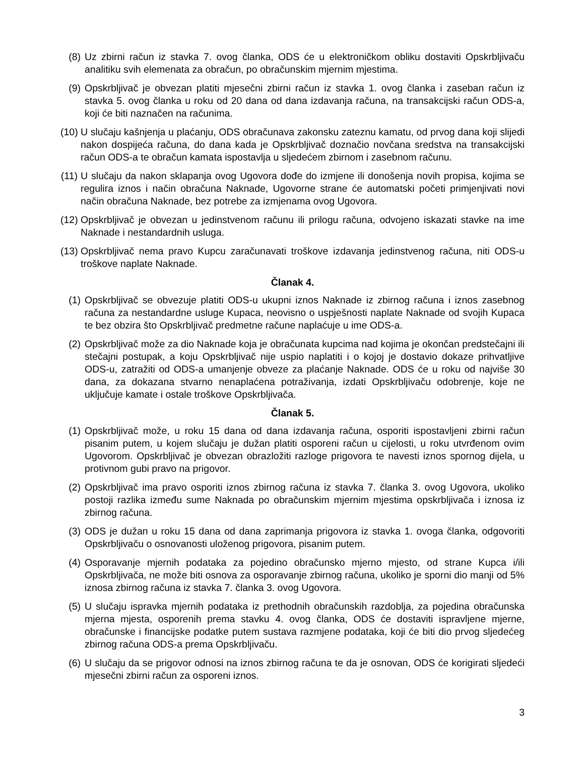(8) Uz zbirni račun iz stavka 7. ovog članka, ODS će u elektroničkom obliku dostaviti Opskrbljivaču analitiku svih elemenata za obračun, po obračunskim mjernim mjestima.
(9) Opskrbljivač je obvezan platiti mjesečni zbirni račun iz stavka 1. ovog članka i zaseban račun iz stavka 5. ovog članka u roku od 20 dana od dana izdavanja računa, na transakcijski račun ODS-a, koji će biti naznačen na računima.
(10) U slučaju kašnjenja u plaćanju, ODS obračunava zakonsku zateznu kamatu, od prvog dana koji slijedi nakon dospijeća računa, do dana kada je Opskrbljivač doznačio novčana sredstva na transakcijski račun ODS-a te obračun kamata ispostavlja u sljedećem zbirnom i zasebnom računu.
(11) U slučaju da nakon sklapanja ovog Ugovora dođe do izmjene ili donošenja novih propisa, kojima se regulira iznos i način obračuna Naknade, Ugovorne strane će automatski početi primjenjivati novi način obračuna Naknade, bez potrebe za izmjenama ovog Ugovora.
(12) Opskrbljivač je obvezan u jedinstvenom računu ili prilogu računa, odvojeno iskazati stavke na ime Naknade i nestandardnih usluga.
(13) Opskrbljivač nema pravo Kupcu zaračunavati troškove izdavanja jedinstvenog računa, niti ODS-u troškove naplate Naknade.
Članak 4.
(1) Opskrbljivač se obvezuje platiti ODS-u ukupni iznos Naknade iz zbirnog računa i iznos zasebnog računa za nestandardne usluge Kupaca, neovisno o uspješnosti naplate Naknade od svojih Kupaca te bez obzira što Opskrbljivač predmetne račune naplaćuje u ime ODS-a.
(2) Opskrbljivač može za dio Naknade koja je obračunata kupcima nad kojima je okončan predstečajni ili stečajni postupak, a koju Opskrbljivač nije uspio naplatiti i o kojoj je dostavio dokaze prihvatljive ODS-u, zatražiti od ODS-a umanjenje obveze za plaćanje Naknade. ODS će u roku od najviše 30 dana, za dokazana stvarno nenaplaćena potraživanja, izdati Opskrbljivaču odobrenje, koje ne uključuje kamate i ostale troškove Opskrbljivača.
Članak 5.
(1) Opskrbljivač može, u roku 15 dana od dana izdavanja računa, osporiti ispostavljeni zbirni račun pisanim putem, u kojem slučaju je dužan platiti osporeni račun u cijelosti, u roku utvrđenom ovim Ugovorom. Opskrbljivač je obvezan obrazložiti razloge prigovora te navesti iznos spornog dijela, u protivnom gubi pravo na prigovor.
(2) Opskrbljivač ima pravo osporiti iznos zbirnog računa iz stavka 7. članka 3. ovog Ugovora, ukoliko postoji razlika između sume Naknada po obračunskim mjernim mjestima opskrbljivača i iznosa iz zbirnog računa.
(3) ODS je dužan u roku 15 dana od dana zaprimanja prigovora iz stavka 1. ovoga članka, odgovoriti Opskrbljivaču o osnovanosti uloženog prigovora, pisanim putem.
(4) Osporavanje mjernih podataka za pojedino obračunsko mjerno mjesto, od strane Kupca i/ili Opskrbljivača, ne može biti osnova za osporavanje zbirnog računa, ukoliko je sporni dio manji od 5% iznosa zbirnog računa iz stavka 7. članka 3. ovog Ugovora.
(5) U slučaju ispravka mjernih podataka iz prethodnih obračunskih razdoblja, za pojedina obračunska mjerna mjesta, osporenih prema stavku 4. ovog članka, ODS će dostaviti ispravljene mjerne, obračunske i financijske podatke putem sustava razmjene podataka, koji će biti dio prvog sljedećeg zbirnog računa ODS-a prema Opskrbljivaču.
(6) U slučaju da se prigovor odnosi na iznos zbirnog računa te da je osnovan, ODS će korigirati sljedeći mjesečni zbirni račun za osporeni iznos.
3